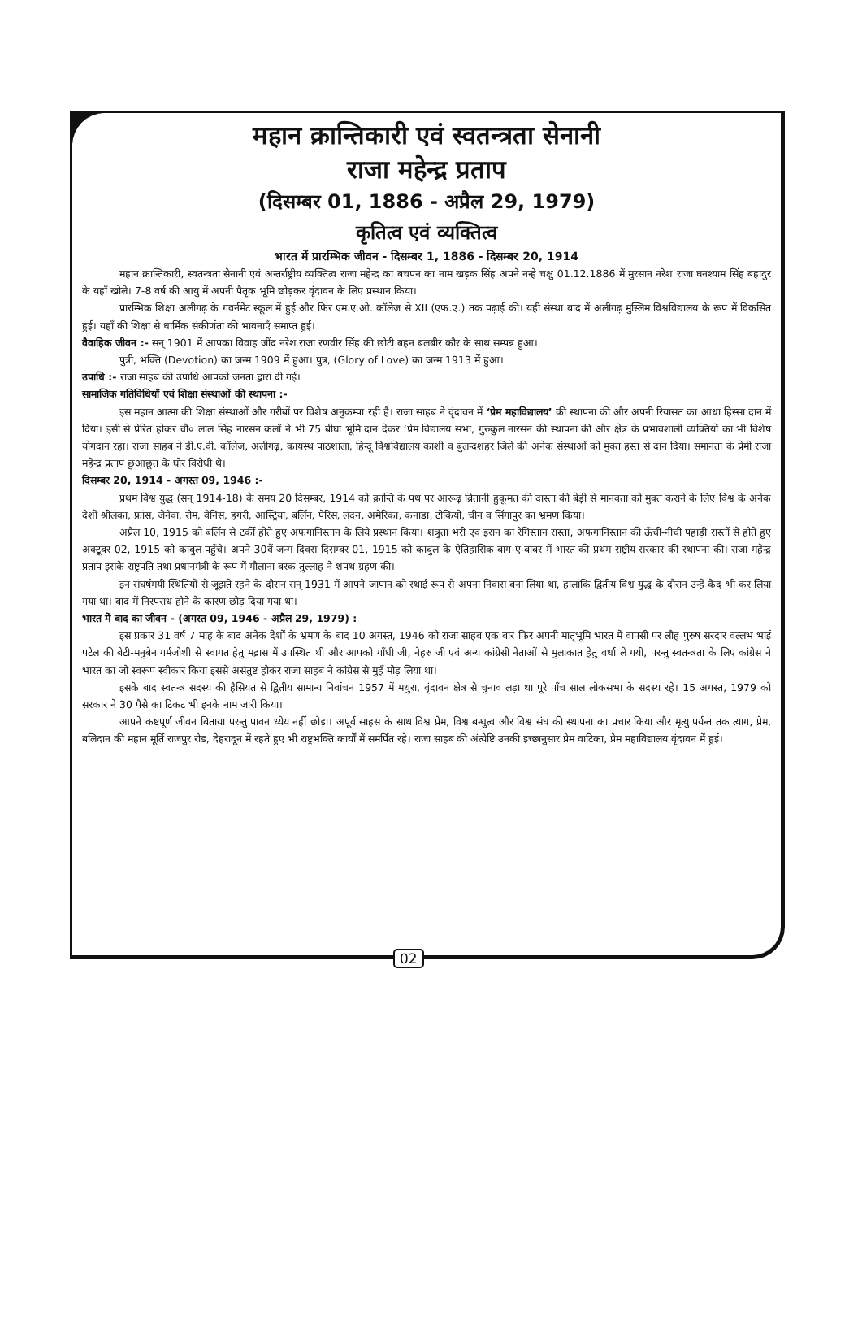महान क्रान्तिकारी एवं स्वतन्त्रता सेनानी
राजा महेन्द्र प्रताप
(दिसम्बर 01, 1886 - अप्रैल 29, 1979)
कृतित्व एवं व्यक्तित्व
भारत में प्रारम्भिक जीवन - दिसम्बर 1, 1886 - दिसम्बर 20, 1914
महान क्रान्तिकारी, स्वतन्त्रता सेनानी एवं अन्तर्राष्ट्रीय व्यक्तित्व राजा महेन्द्र का बचपन का नाम खड़क सिंह अपने नन्हे चक्षु 01.12.1886 में मुरसान नरेश राजा घनश्याम सिंह बहादुर के यहाँ खोले। 7-8 वर्ष की आयु में अपनी पैतृक भूमि छोड़कर वृंदावन के लिए प्रस्थान किया।
प्रारम्भिक शिक्षा अलीगढ़ के गवर्नमेंट स्कूल में हुई और फिर एम.ए.ओ. कॉलेज से XII (एफ.ए.) तक पढ़ाई की। यही संस्था बाद में अलीगढ़ मुस्लिम विश्वविद्यालय के रूप में विकसित हुई। यहाँ की शिक्षा से धार्मिक संकीर्णता की भावनाएँ समाप्त हुई।
वैवाहिक जीवन :- सन् 1901 में आपका विवाह जींद नरेश राजा रणवीर सिंह की छोटी बहन बलबीर कौर के साथ सम्पन्न हुआ।
पुत्री, भक्ति (Devotion) का जन्म 1909 में हुआ। पुत्र, (Glory of Love) का जन्म 1913 में हुआ।
उपाधि :- राजा साहब की उपाधि आपको जनता द्वारा दी गई।
सामाजिक गतिविधियाँ एवं शिक्षा संस्थाओं की स्थापना :-
इस महान आत्मा की शिक्षा संस्थाओं और गरीबों पर विशेष अनुकम्पा रही है। राजा साहब ने वृंदावन में ‘प्रेम महाविद्यालय’ की स्थापना की और अपनी रियासत का आधा हिस्सा दान में दिया। इसी से प्रेरित होकर चौ० लाल सिंह नारसन कलाँ ने भी 75 बीघा भूमि दान देकर ‘प्रेम विद्यालय सभा, गुरुकुल नारसन की स्थापना की और क्षेत्र के प्रभावशाली व्यक्तियों का भी विशेष योगदान रहा। राजा साहब ने डी.ए.वी. कॉलेज, अलीगढ़, कायस्थ पाठशाला, हिन्दू विश्वविद्यालय काशी व बुलन्दशहर जिले की अनेक संस्थाओं को मुक्त हस्त से दान दिया। समानता के प्रेमी राजा महेन्द्र प्रताप छुआछूत के घोर विरोधी थे।
दिसम्बर 20, 1914 - अगस्त 09, 1946 :-
प्रथम विश्व युद्ध (सन् 1914-18) के समय 20 दिसम्बर, 1914 को क्रान्ति के पथ पर आरूढ़ ब्रितानी हुकूमत की दास्ता की बेड़ी से मानवता को मुक्त कराने के लिए विश्व के अनेक देशों श्रीलंका, फ्रांस, जेनेवा, रोम, वेनिस, हंगरी, आस्ट्रिया, बर्लिन, पेरिस, लंदन, अमेरिका, कनाडा, टोकियो, चीन व सिंगापुर का भ्रमण किया।
अप्रैल 10, 1915 को बर्लिन से टर्की होते हुए अफगानिस्तान के लिये प्रस्थान किया। शत्रुता भरी एवं इरान का रेगिस्तान रास्ता, अफगानिस्तान की ऊँची-नीची पहाड़ी रास्तों से होते हुए अक्टूबर 02, 1915 को काबुल पहुँचे। अपने 30वें जन्म दिवस दिसम्बर 01, 1915 को काबुल के ऐतिहासिक बाग-ए-बाबर में भारत की प्रथम राष्ट्रीय सरकार की स्थापना की। राजा महेन्द्र प्रताप इसके राष्ट्रपति तथा प्रधानमंत्री के रूप में मौलाना बरक तुल्लाह ने शपथ ग्रहण की।
इन संघर्षमयी स्थितियों से जूझते रहने के दौरान सन् 1931 में आपने जापान को स्थाई रूप से अपना निवास बना लिया था, हालांकि द्वितीय विश्व युद्ध के दौरान उन्हें कैद भी कर लिया गया था। बाद में निरपराध होने के कारण छोड़ दिया गया था।
भारत में बाद का जीवन - (अगस्त 09, 1946 - अप्रैल 29, 1979) :
इस प्रकार 31 वर्ष 7 माह के बाद अनेक देशों के भ्रमण के बाद 10 अगस्त, 1946 को राजा साहब एक बार फिर अपनी मातृभूमि भारत में वापसी पर लौह पुरुष सरदार वल्लभ भाई पटेल की बेटी-मनुबेन गर्मजोशी से स्वागत हेतु मद्रास में उपस्थित थी और आपको गाँधी जी, नेहरु जी एवं अन्य कांग्रेसी नेताओं से मुलाकात हेतु वर्धा ले गयी, परन्तु स्वतन्त्रता के लिए कांग्रेस ने भारत का जो स्वरूप स्वीकार किया इससे असंतुष्ट होकर राजा साहब ने कांग्रेस से मुहँ मोड़ लिया था।
इसके बाद स्वतन्त्र सदस्य की हैसियत से द्वितीय सामान्य निर्वाचन 1957 में मथुरा, वृंदावन क्षेत्र से चुनाव लड़ा था पूरे पाँच साल लोकसभा के सदस्य रहे। 15 अगस्त, 1979 को सरकार ने 30 पैसे का टिकट भी इनके नाम जारी किया।
आपने कष्टपूर्ण जीवन बिताया परन्तु पावन ध्येय नहीं छोड़ा। अपूर्व साहस के साथ विश्व प्रेम, विश्व बन्धुत्व और विश्व संघ की स्थापना का प्रचार किया और मृत्यु पर्यन्त तक त्याग, प्रेम, बलिदान की महान मूर्ति राजपुर रोड, देहरादून में रहते हुए भी राष्ट्रभक्ति कार्यों में समर्पित रहे। राजा साहब की अंत्येष्टि उनकी इच्छानुसार प्रेम वाटिका, प्रेम महाविद्यालय वृंदावन में हुई।
02